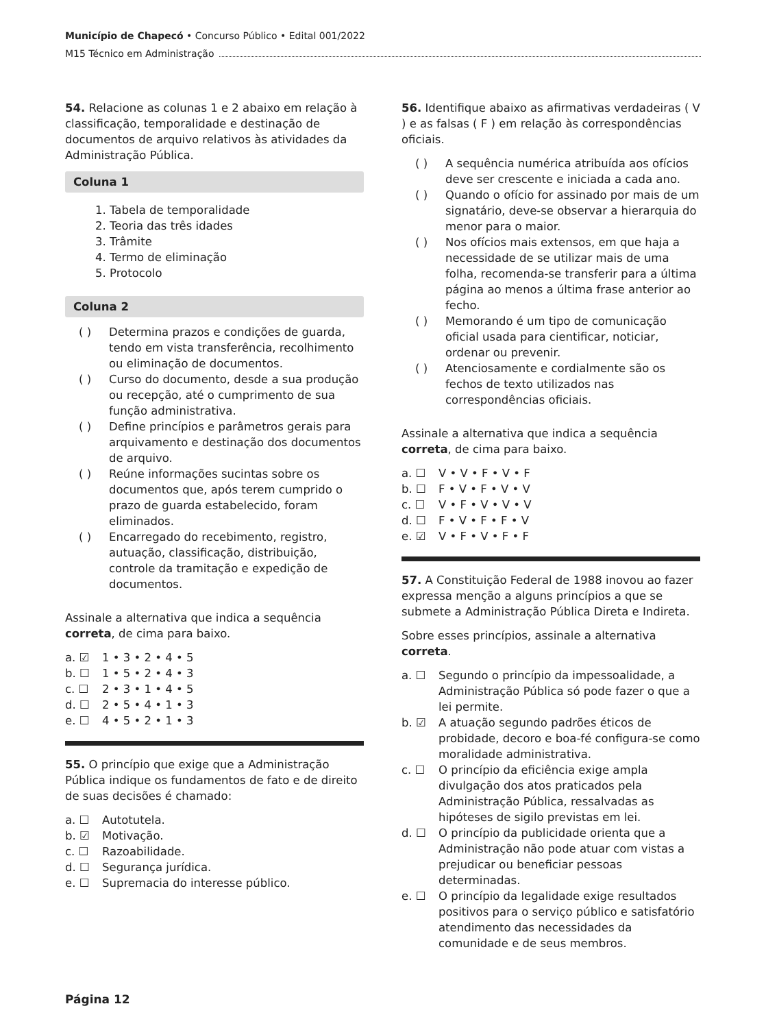Município de Chapecó • Concurso Público • Edital 001/2022
M15 Técnico em Administração
54. Relacione as colunas 1 e 2 abaixo em relação à classificação, temporalidade e destinação de documentos de arquivo relativos às atividades da Administração Pública.
Coluna 1
1. Tabela de temporalidade
2. Teoria das três idades
3. Trâmite
4. Termo de eliminação
5. Protocolo
Coluna 2
( ) Determina prazos e condições de guarda, tendo em vista transferência, recolhimento ou eliminação de documentos.
( ) Curso do documento, desde a sua produção ou recepção, até o cumprimento de sua função administrativa.
( ) Define princípios e parâmetros gerais para arquivamento e destinação dos documentos de arquivo.
( ) Reúne informações sucintas sobre os documentos que, após terem cumprido o prazo de guarda estabelecido, foram eliminados.
( ) Encarregado do recebimento, registro, autuação, classificação, distribuição, controle da tramitação e expedição de documentos.
Assinale a alternativa que indica a sequência correta, de cima para baixo.
a. ☑ 1 • 3 • 2 • 4 • 5
b. ☐ 1 • 5 • 2 • 4 • 3
c. ☐ 2 • 3 • 1 • 4 • 5
d. ☐ 2 • 5 • 4 • 1 • 3
e. ☐ 4 • 5 • 2 • 1 • 3
55. O princípio que exige que a Administração Pública indique os fundamentos de fato e de direito de suas decisões é chamado:
a. ☐ Autotutela.
b. ☑ Motivação.
c. ☐ Razoabilidade.
d. ☐ Segurança jurídica.
e. ☐ Supremacia do interesse público.
56. Identifique abaixo as afirmativas verdadeiras ( V ) e as falsas ( F ) em relação às correspondências oficiais.
( ) A sequência numérica atribuída aos ofícios deve ser crescente e iniciada a cada ano.
( ) Quando o ofício for assinado por mais de um signatário, deve-se observar a hierarquia do menor para o maior.
( ) Nos ofícios mais extensos, em que haja a necessidade de se utilizar mais de uma folha, recomenda-se transferir para a última página ao menos a última frase anterior ao fecho.
( ) Memorando é um tipo de comunicação oficial usada para cientificar, noticiar, ordenar ou prevenir.
( ) Atenciosamente e cordialmente são os fechos de texto utilizados nas correspondências oficiais.
Assinale a alternativa que indica a sequência correta, de cima para baixo.
a. ☐ V • V • F • V • F
b. ☐ F • V • F • V • V
c. ☐ V • F • V • V • V
d. ☐ F • V • F • F • V
e. ☑ V • F • V • F • F
57. A Constituição Federal de 1988 inovou ao fazer expressa menção a alguns princípios a que se submete a Administração Pública Direta e Indireta.
Sobre esses princípios, assinale a alternativa correta.
a. ☐ Segundo o princípio da impessoalidade, a Administração Pública só pode fazer o que a lei permite.
b. ☑ A atuação segundo padrões éticos de probidade, decoro e boa-fé configura-se como moralidade administrativa.
c. ☐ O princípio da eficiência exige ampla divulgação dos atos praticados pela Administração Pública, ressalvadas as hipóteses de sigilo previstas em lei.
d. ☐ O princípio da publicidade orienta que a Administração não pode atuar com vistas a prejudicar ou beneficiar pessoas determinadas.
e. ☐ O princípio da legalidade exige resultados positivos para o serviço público e satisfatório atendimento das necessidades da comunidade e de seus membros.
Página 12